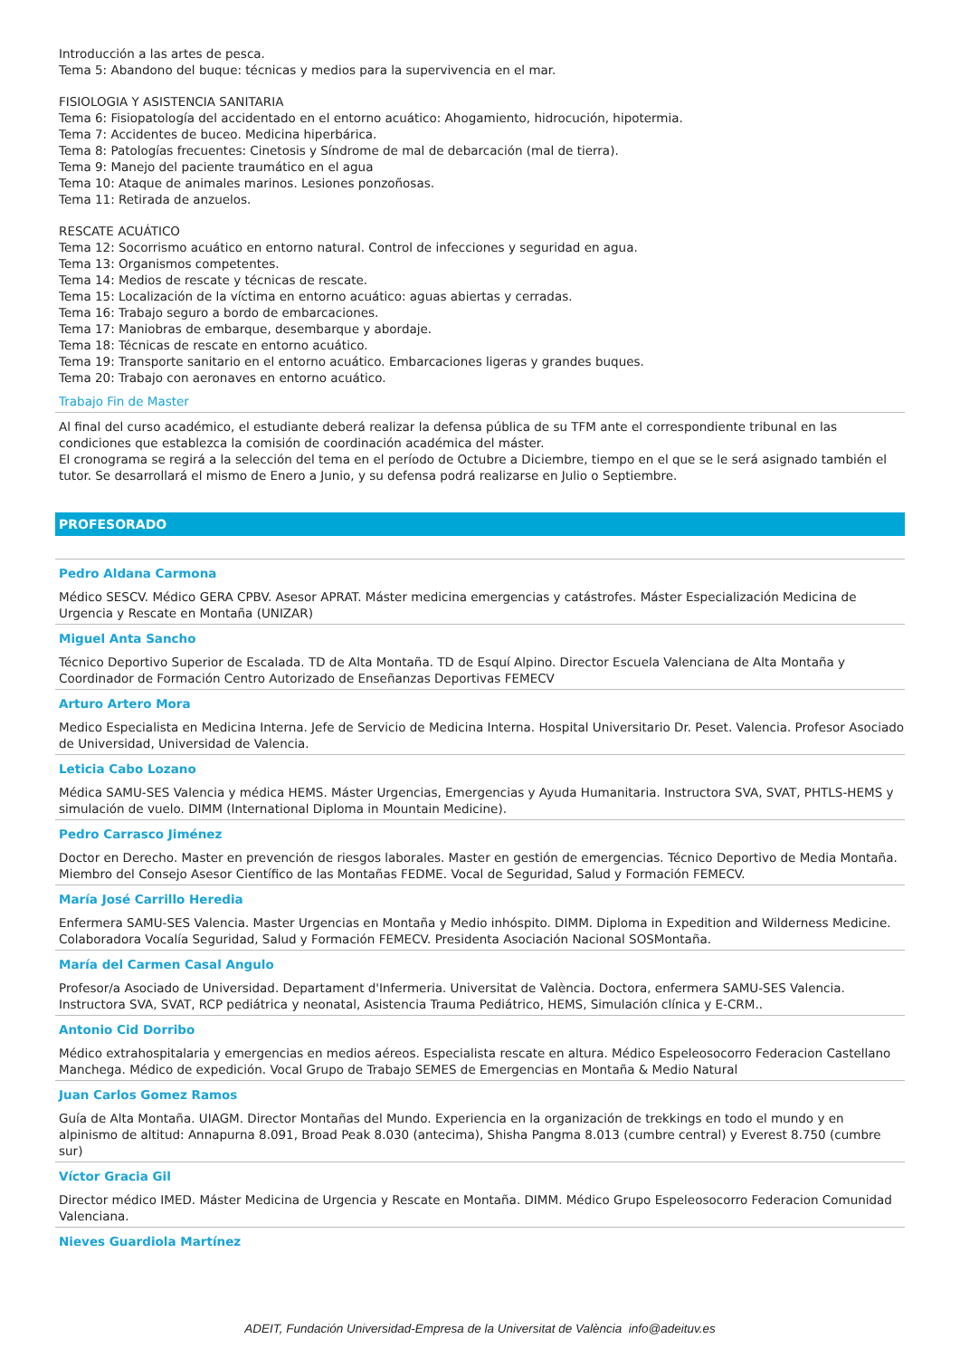Introducción a las artes de pesca.
Tema 5: Abandono del buque: técnicas y medios para la supervivencia en el mar.
FISIOLOGIA Y ASISTENCIA SANITARIA
Tema 6: Fisiopatología del accidentado en el entorno acuático: Ahogamiento, hidrocución, hipotermia.
Tema 7: Accidentes de buceo. Medicina hiperbárica.
Tema 8: Patologías frecuentes: Cinetosis y Síndrome de mal de debarcación (mal de tierra).
Tema 9: Manejo del paciente traumático en el agua
Tema 10: Ataque de animales marinos. Lesiones ponzoñosas.
Tema 11: Retirada de anzuelos.
RESCATE ACUÁTICO
Tema 12: Socorrismo acuático en entorno natural. Control de infecciones y seguridad en agua.
Tema 13: Organismos competentes.
Tema 14: Medios de rescate y técnicas de rescate.
Tema 15: Localización de la víctima en entorno acuático: aguas abiertas y cerradas.
Tema 16: Trabajo seguro a bordo de embarcaciones.
Tema 17: Maniobras de embarque, desembarque y abordaje.
Tema 18: Técnicas de rescate en entorno acuático.
Tema 19: Transporte sanitario en el entorno acuático. Embarcaciones ligeras y grandes buques.
Tema 20: Trabajo con aeronaves en entorno acuático.
Trabajo Fin de Master
Al final del curso académico, el estudiante deberá realizar la defensa pública de su TFM ante el correspondiente tribunal en las condiciones que establezca la comisión de coordinación académica del máster.
El cronograma se regirá a la selección del tema en el período de Octubre a Diciembre, tiempo en el que se le será asignado también el tutor. Se desarrollará el mismo de Enero a Junio, y su defensa podrá realizarse en Julio o Septiembre.
PROFESORADO
Pedro Aldana Carmona
Médico SESCV. Médico GERA CPBV. Asesor APRAT. Máster medicina emergencias y catástrofes. Máster Especialización Medicina de Urgencia y Rescate en Montaña (UNIZAR)
Miguel Anta Sancho
Técnico Deportivo Superior de Escalada. TD de Alta Montaña. TD de Esquí Alpino. Director Escuela Valenciana de Alta Montaña y Coordinador de Formación Centro Autorizado de Enseñanzas Deportivas FEMECV
Arturo Artero Mora
Medico Especialista en Medicina Interna. Jefe de Servicio de Medicina Interna. Hospital Universitario Dr. Peset. Valencia. Profesor Asociado de Universidad, Universidad de Valencia.
Leticia Cabo Lozano
Médica SAMU-SES Valencia y médica HEMS. Máster Urgencias, Emergencias y Ayuda Humanitaria. Instructora SVA, SVAT, PHTLS-HEMS y simulación de vuelo. DIMM (International Diploma in Mountain Medicine).
Pedro Carrasco Jiménez
Doctor en Derecho. Master en prevención de riesgos laborales. Master en gestión de emergencias. Técnico Deportivo de Media Montaña. Miembro del Consejo Asesor Científico de las Montañas FEDME. Vocal de Seguridad, Salud y Formación FEMECV.
María José Carrillo Heredia
Enfermera SAMU-SES Valencia. Master Urgencias en Montaña y Medio inhóspito. DIMM. Diploma in Expedition and Wilderness Medicine. Colaboradora Vocalía Seguridad, Salud y Formación FEMECV. Presidenta Asociación Nacional SOSMontaña.
María del Carmen Casal Angulo
Profesor/a Asociado de Universidad. Departament d'Infermeria. Universitat de València. Doctora, enfermera SAMU-SES Valencia. Instructora SVA, SVAT, RCP pediátrica y neonatal, Asistencia Trauma Pediátrico, HEMS, Simulación clínica y E-CRM..
Antonio Cid Dorribo
Médico extrahospitalaria y emergencias en medios aéreos. Especialista rescate en altura. Médico Espeleosocorro Federacion Castellano Manchega. Médico de expedición. Vocal Grupo de Trabajo SEMES de Emergencias en Montaña & Medio Natural
Juan Carlos Gomez Ramos
Guía de Alta Montaña. UIAGM. Director Montañas del Mundo. Experiencia en la organización de trekkings en todo el mundo y en alpinismo de altitud: Annapurna 8.091, Broad Peak 8.030 (antecima), Shisha Pangma 8.013 (cumbre central) y Everest 8.750 (cumbre sur)
Víctor Gracia Gil
Director médico IMED. Máster Medicina de Urgencia y Rescate en Montaña. DIMM. Médico Grupo Espeleosocorro Federacion Comunidad Valenciana.
Nieves Guardiola Martínez
ADEIT, Fundación Universidad-Empresa de la Universitat de València info@adeituv.es